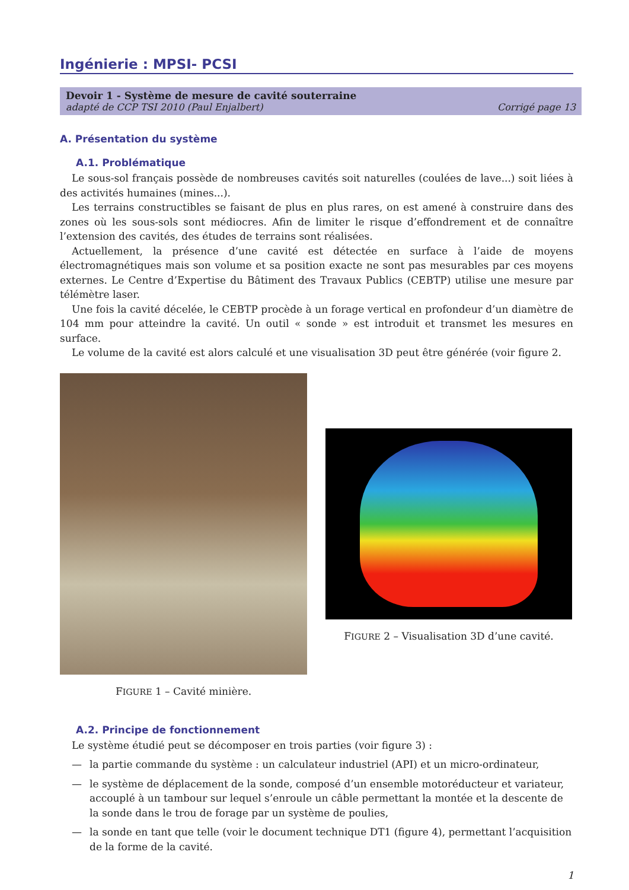Ingénierie : MPSI- PCSI
Devoir 1 - Système de mesure de cavité souterraine
adapté de CCP TSI 2010 (Paul Enjalbert) Corrigé page 13
A. Présentation du système
A.1. Problématique
Le sous-sol français possède de nombreuses cavités soit naturelles (coulées de lave...) soit liées à des activités humaines (mines...).
Les terrains constructibles se faisant de plus en plus rares, on est amené à construire dans des zones où les sous-sols sont médiocres. Afin de limiter le risque d’effondrement et de connaître l’extension des cavités, des études de terrains sont réalisées.
Actuellement, la présence d’une cavité est détectée en surface à l’aide de moyens électromagnétiques mais son volume et sa position exacte ne sont pas mesurables par ces moyens externes. Le Centre d’Expertise du Bâtiment des Travaux Publics (CEBTP) utilise une mesure par télémètre laser.
Une fois la cavité décelée, le CEBTP procède à un forage vertical en profondeur d’un diamètre de 104 mm pour atteindre la cavité. Un outil « sonde » est introduit et transmet les mesures en surface.
Le volume de la cavité est alors calculé et une visualisation 3D peut être générée (voir figure 2.
FIGURE 1 – Cavité minière.
FIGURE 2 – Visualisation 3D d’une cavité.
A.2. Principe de fonctionnement
Le système étudié peut se décomposer en trois parties (voir figure 3) :
— la partie commande du système : un calculateur industriel (API) et un micro-ordinateur,
— le système de déplacement de la sonde, composé d’un ensemble motoréducteur et variateur, accouplé à un tambour sur lequel s’enroule un câble permettant la montée et la descente de la sonde dans le trou de forage par un système de poulies,
— la sonde en tant que telle (voir le document technique DT1 (figure 4), permettant l’acquisition de la forme de la cavité.
1